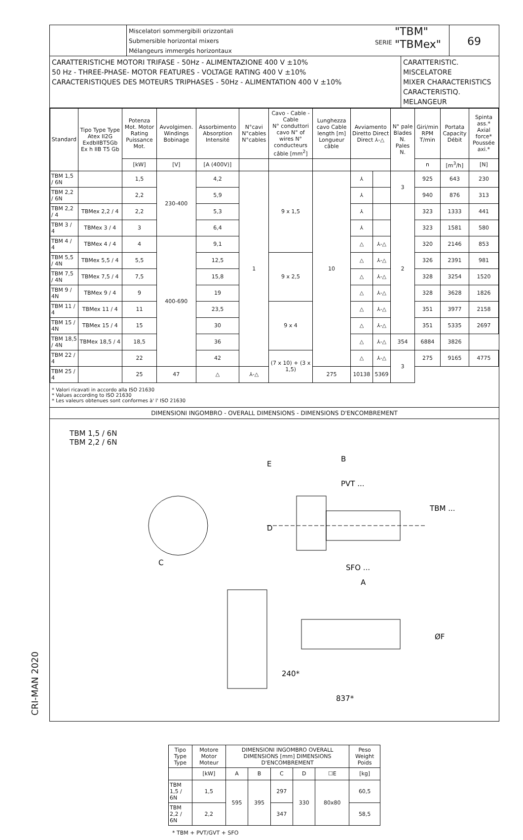Miscelatori sommergibili orizzontali
Submersible horizontal mixers
Mélangeurs immergés horizontaux
SERIE
"TBM"
"TBMex"
69
CARATTERISTICHE MOTORI TRIFASE - 50Hz - ALIMENTAZIONE 400 V ±10%
50 Hz - THREE-PHASE- MOTOR FEATURES - VOLTAGE RATING 400 V ±10%
CARACTERISTIQUES DES MOTEURS TRIPHASES - 50Hz - ALIMENTATION 400 V ±10%
CARATTERISTIC. MISCELATORE
MIXER CHARACTERISTICS
CARACTERISTIQ. MELANGEUR
| Standard | Tipo Type Type Atex II2G ExdbIIBT5Gb Ex h IIB T5 Gb | Potenza Mot. Motor Rating Puissance Mot. | Avvolgimen. Windings Bobinage | Assorbimento Absorption Intensité | N°cavi N°cables N°cables | Cavo - Cable - Cable N° conduttori cavo N° of wires N° conducteurs câble [mm<sup>2</sup>] | Lunghezza cavo Cable length [m] Longueur câble | Avviamento Diretto Direct Direct ⅄-△ | | N° pale Blades N. Pales N. | Giri/min RPM T/min | Portata Capacity Débit | Spinta ass.* Axial force* Poussée axi.* |
| --- | --- | --- | --- | --- | --- | --- | --- | --- | --- | --- | --- | --- | --- |
| | | [kW] | [V] | [A (400V)] | | | | | | | n | [m<sup>3</sup>/h] | [N] |
| TBM 1,5 / 6N | | 1,5 | 230-400 | 4,2 | 1 | 9 x 1,5 | 10 | ⅄ | | 3 | 925 | 643 | 230 |
| TBM 2,2 / 6N | | 2,2 | | 5,9 | | | | ⅄ | | | 940 | 876 | 313 |
| TBM 2,2 / 4 | TBMex 2,2 / 4 | 2,2 | | 5,3 | | | | ⅄ | | 2 | 323 | 1333 | 441 |
| TBM 3 / 4 | TBMex 3 / 4 | 3 | | 6,4 | | | | ⅄ | | | 323 | 1581 | 580 |
| TBM 4 / 4 | TBMex 4 / 4 | 4 | 400-690 | 9,1 | | | | △ | ⅄-△ | | 320 | 2146 | 853 |
| TBM 5,5 / 4N | TBMex 5,5 / 4 | 5,5 | | 12,5 | | 9 x 2,5 | | △ | ⅄-△ | | 326 | 2391 | 981 |
| TBM 7,5 / 4N | TBMex 7,5 / 4 | 7,5 | | 15,8 | | | | △ | ⅄-△ | | 328 | 3254 | 1520 |
| TBM 9 / 4N | TBMex 9 / 4 | 9 | | 19 | | | | △ | ⅄-△ | | 328 | 3628 | 1826 |
| TBM 11 / 4 | TBMex 11 / 4 | 11 | | 23,5 | | 9 x 4 | | △ | ⅄-△ | | 351 | 3977 | 2158 |
| TBM 15 / 4N | TBMex 15 / 4 | 15 | | 30 | | | | △ | ⅄-△ | | 351 | 5335 | 2697 |
| TBM 18,5 / 4N | TBMex 18,5 / 4 | 18,5 | | 36 | | | | △ | ⅄-△ | 354 | 6884 | 3826 | |
| TBM 22 / 4 | | 22 | | 42 | | (7 x 10) + (3 x 1,5) | | △ | ⅄-△ | 3 | 275 | 9165 | 4775 |
| TBM 25 / 4 | | 25 | 47 | △ | ⅄-△ | | 275 | 10138 | 5369 | | | | |
* Valori ricavati in accordo alla ISO 21630
* Values according to ISO 21630
* Les valeurs obtenues sont conformes à' l' ISO 21630
DIMENSIONI INGOMBRO - OVERALL DIMENSIONS - DIMENSIONS D'ENCOMBREMENT
TBM 1,5 / 6N
TBM 2,2 / 6N
E
B
PVT ...
TBM ...
SFO ...
A
C
D
240*
837*
ØF
| Tipo Type Type | Motore Motor Moteur | DIMENSIONI INGOMBRO OVERALL DIMENSIONS [mm] DIMENSIONS D'ENCOMBREMENT | | | | | Peso Weight Poids |
| --- | --- | --- | --- | --- | --- | --- | --- |
| | [kW] | A | B | C | D | ☐E | [kg] |
| TBM 1,5 / 6N | 1,5 | 595 | 395 | 297 | 330 | 80x80 | 60,5 |
| TBM 2,2 / 6N | 2,2 | | | 347 | | | 58,5 |
* TBM + PVT/GVT + SFO
CRI-MAN 2020